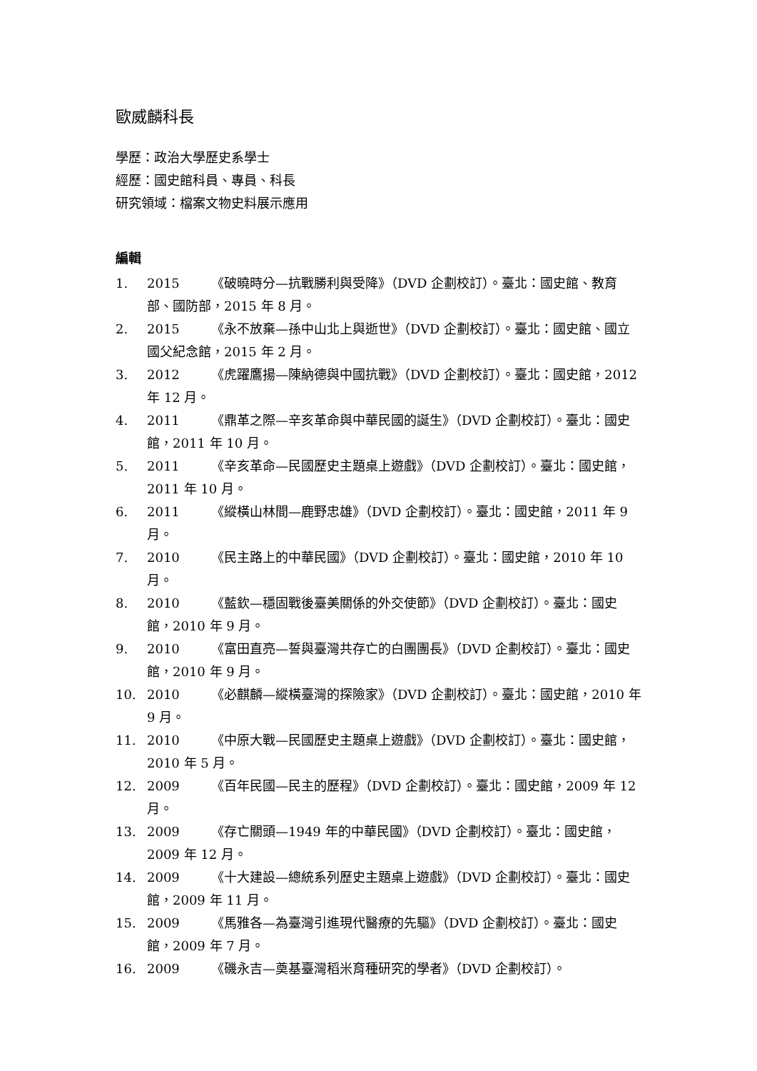歐威麟科長
學歷：政治大學歷史系學士
經歷：國史館科員、專員、科長
研究領域：檔案文物史料展示應用
編輯
1. 2015 《破曉時分—抗戰勝利與受降》（DVD 企劃校訂）。臺北：國史館、教育部、國防部，2015 年 8 月。
2. 2015 《永不放棄—孫中山北上與逝世》（DVD 企劃校訂）。臺北：國史館、國立國父紀念館，2015 年 2 月。
3. 2012 《虎躍鷹揚—陳納德與中國抗戰》（DVD 企劃校訂）。臺北：國史館，2012 年 12 月。
4. 2011 《鼎革之際—辛亥革命與中華民國的誕生》（DVD 企劃校訂）。臺北：國史館，2011 年 10 月。
5. 2011 《辛亥革命—民國歷史主題桌上遊戲》（DVD 企劃校訂）。臺北：國史館，2011 年 10 月。
6. 2011 《縱橫山林間—鹿野忠雄》（DVD 企劃校訂）。臺北：國史館，2011 年 9 月。
7. 2010 《民主路上的中華民國》（DVD 企劃校訂）。臺北：國史館，2010 年 10 月。
8. 2010 《藍欽—穩固戰後臺美關係的外交使節》（DVD 企劃校訂）。臺北：國史館，2010 年 9 月。
9. 2010 《富田直亮—誓與臺灣共存亡的白團團長》（DVD 企劃校訂）。臺北：國史館，2010 年 9 月。
10. 2010 《必麒麟—縱橫臺灣的探險家》（DVD 企劃校訂）。臺北：國史館，2010 年 9 月。
11. 2010 《中原大戰—民國歷史主題桌上遊戲》（DVD 企劃校訂）。臺北：國史館，2010 年 5 月。
12. 2009 《百年民國—民主的歷程》（DVD 企劃校訂）。臺北：國史館，2009 年 12 月。
13. 2009 《存亡關頭—1949 年的中華民國》（DVD 企劃校訂）。臺北：國史館，2009 年 12 月。
14. 2009 《十大建設—總統系列歷史主題桌上遊戲》（DVD 企劃校訂）。臺北：國史館，2009 年 11 月。
15. 2009 《馬雅各—為臺灣引進現代醫療的先驅》（DVD 企劃校訂）。臺北：國史館，2009 年 7 月。
16. 2009 《磯永吉—奠基臺灣稻米育種研究的學者》（DVD 企劃校訂）。